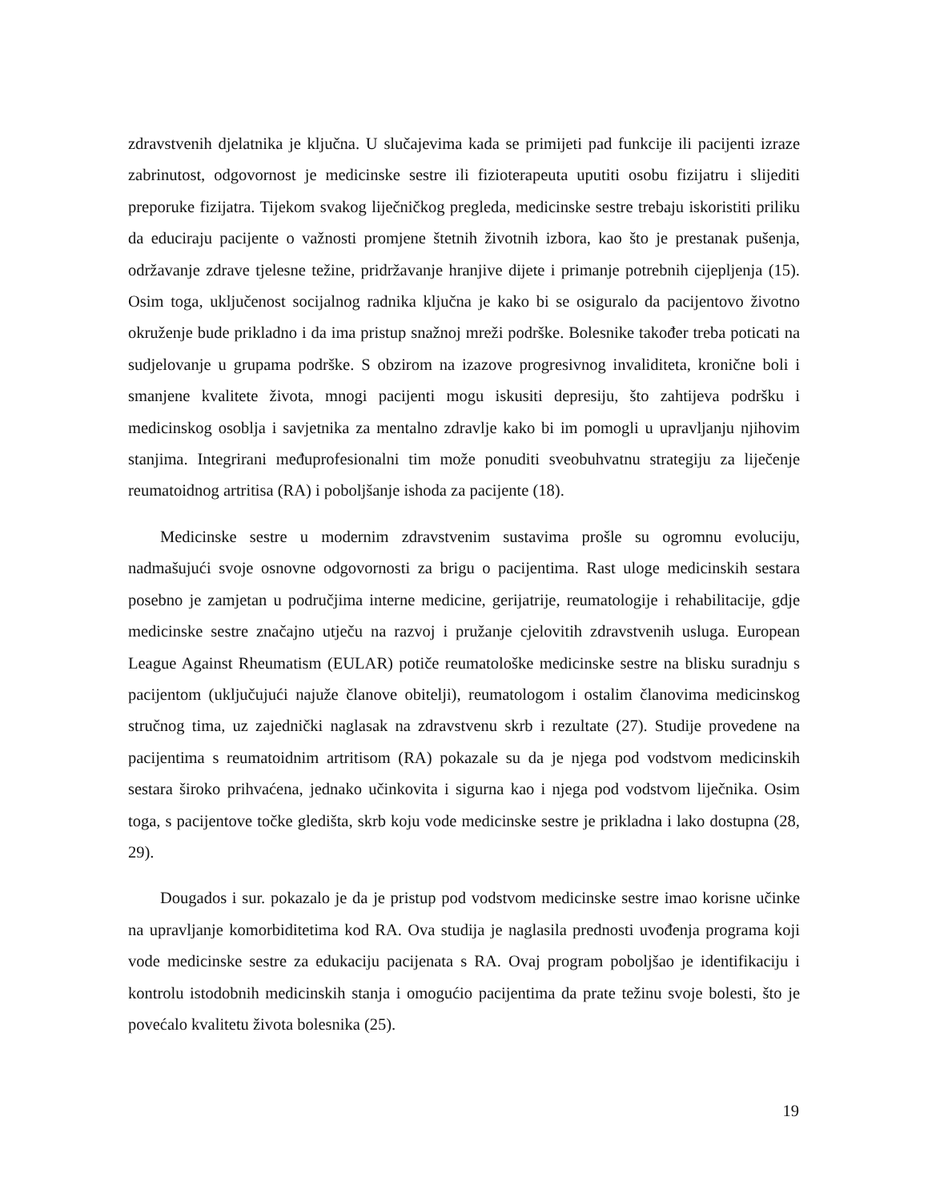zdravstvenih djelatnika je ključna. U slučajevima kada se primijeti pad funkcije ili pacijenti izraze zabrinutost, odgovornost je medicinske sestre ili fizioterapeuta uputiti osobu fizijatru i slijediti preporuke fizijatra. Tijekom svakog liječničkog pregleda, medicinske sestre trebaju iskoristiti priliku da educiraju pacijente o važnosti promjene štetnih životnih izbora, kao što je prestanak pušenja, održavanje zdrave tjelesne težine, pridržavanje hranjive dijete i primanje potrebnih cijepljenja (15). Osim toga, uključenost socijalnog radnika ključna je kako bi se osiguralo da pacijentovo životno okruženje bude prikladno i da ima pristup snažnoj mreži podrške. Bolesnike također treba poticati na sudjelovanje u grupama podrške. S obzirom na izazove progresivnog invaliditeta, kronične boli i smanjene kvalitete života, mnogi pacijenti mogu iskusiti depresiju, što zahtijeva podršku i medicinskog osoblja i savjetnika za mentalno zdravlje kako bi im pomogli u upravljanju njihovim stanjima. Integrirani međuprofesionalni tim može ponuditi sveobuhvatnu strategiju za liječenje reumatoidnog artritisa (RA) i poboljšanje ishoda za pacijente (18).
Medicinske sestre u modernim zdravstvenim sustavima prošle su ogromnu evoluciju, nadmašujući svoje osnovne odgovornosti za brigu o pacijentima. Rast uloge medicinskih sestara posebno je zamjetan u područjima interne medicine, gerijatrije, reumatologije i rehabilitacije, gdje medicinske sestre značajno utječu na razvoj i pružanje cjelovitih zdravstvenih usluga. European League Against Rheumatism (EULAR) potiče reumatološke medicinske sestre na blisku suradnju s pacijentom (uključujući najuže članove obitelji), reumatologom i ostalim članovima medicinskog stručnog tima, uz zajednički naglasak na zdravstvenu skrb i rezultate (27). Studije provedene na pacijentima s reumatoidnim artritisom (RA) pokazale su da je njega pod vodstvom medicinskih sestara široko prihvaćena, jednako učinkovita i sigurna kao i njega pod vodstvom liječnika. Osim toga, s pacijentove točke gledišta, skrb koju vode medicinske sestre je prikladna i lako dostupna (28, 29).
Dougados i sur. pokazalo je da je pristup pod vodstvom medicinske sestre imao korisne učinke na upravljanje komorbiditetima kod RA. Ova studija je naglasila prednosti uvođenja programa koji vode medicinske sestre za edukaciju pacijenata s RA. Ovaj program poboljšao je identifikaciju i kontrolu istodobnih medicinskih stanja i omogućio pacijentima da prate težinu svoje bolesti, što je povećalo kvalitetu života bolesnika (25).
19